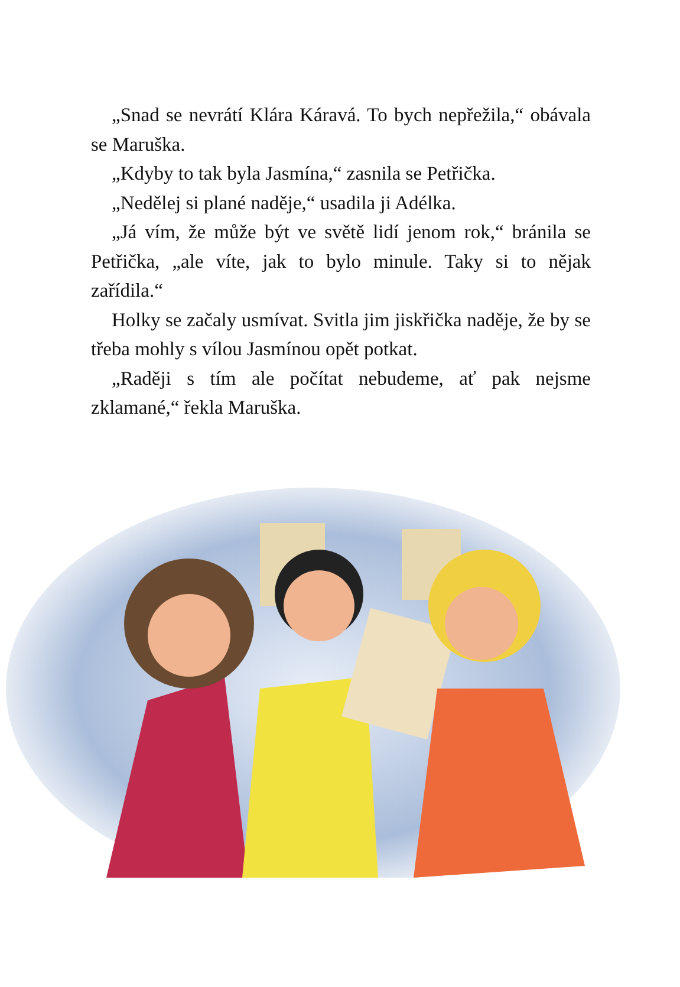„Snad se nevrátí Klára Káravá. To bych nepřežila,“ obávala se Maruška.
„Kdyby to tak byla Jasmína,“ zasnila se Petřička.
„Nedělej si plané naděje,“ usadila ji Adélka.
„Já vím, že může být ve světě lidí jenom rok,“ bránila se Petřička, „ale víte, jak to bylo minule. Taky si to nějak zařídila.“
Holky se začaly usmívat. Svitla jim jiskřička naděje, že by se třeba mohly s vílou Jasmínou opět potkat.
„Raději s tím ale počítat nebudeme, ať pak nejsme zklamané,“ řekla Maruška.